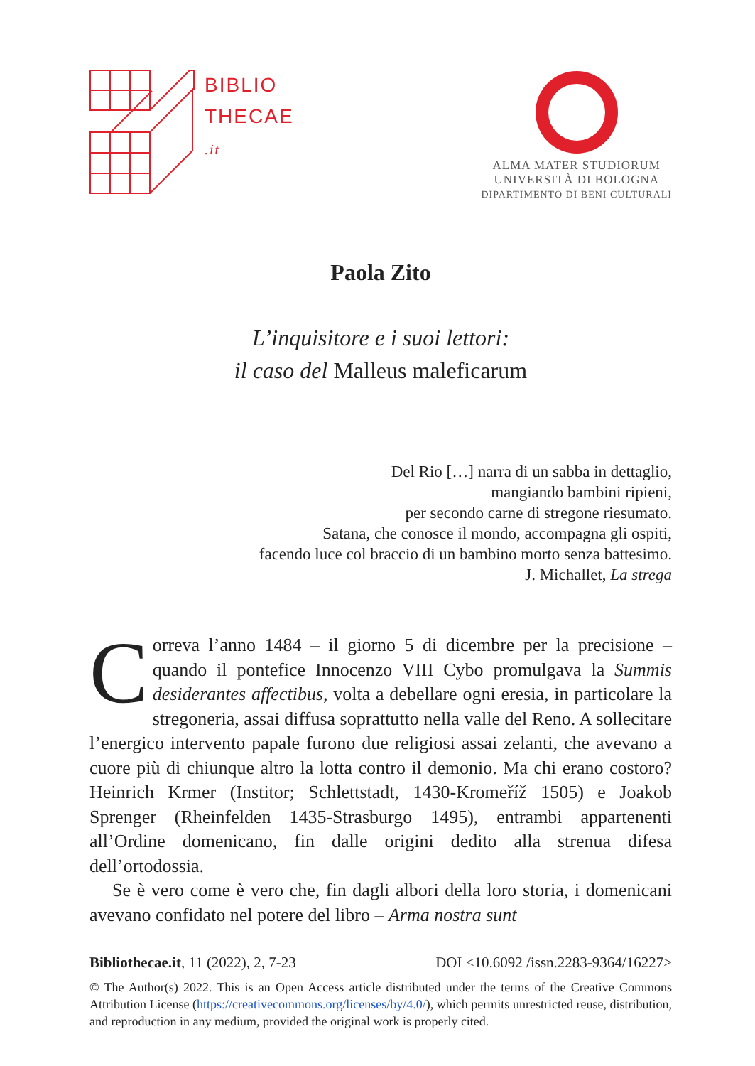BIBLIO
THECAE
.it
ALMA MATER STUDIORUM
UNIVERSITÀ DI BOLOGNA
DIPARTIMENTO DI BENI CULTURALI
Paola Zito
L’inquisitore e i suoi lettori:
il caso del Malleus maleficarum
Del Rio […] narra di un sabba in dettaglio,
mangiando bambini ripieni,
per secondo carne di stregone riesumato.
Satana, che conosce il mondo, accompagna gli ospiti,
facendo luce col braccio di un bambino morto senza battesimo.
J. Michallet, La strega
Correva l’anno 1484 – il giorno 5 di dicembre per la precisione – quando il pontefice Innocenzo VIII Cybo promulgava la Summis desiderantes affectibus, volta a debellare ogni eresia, in particolare la stregoneria, assai diffusa soprattutto nella valle del Reno. A sollecitare l’energico intervento papale furono due religiosi assai zelanti, che avevano a cuore più di chiunque altro la lotta contro il demonio. Ma chi erano costoro? Heinrich Krmer (Institor; Schlettstadt, 1430-Kromeříž 1505) e Joakob Sprenger (Rheinfelden 1435-Strasburgo 1495), entrambi appartenenti all’Ordine domenicano, fin dalle origini dedito alla strenua difesa dell’ortodossia.
Se è vero come è vero che, fin dagli albori della loro storia, i domenicani avevano confidato nel potere del libro – Arma nostra sunt
Bibliothecae.it, 11 (2022), 2, 7-23 DOI <10.6092 /issn.2283-9364/16227>
© The Author(s) 2022. This is an Open Access article distributed under the terms of the Creative Commons Attribution License (https://creativecommons.org/licenses/by/4.0/), which permits unrestricted reuse, distribution, and reproduction in any medium, provided the original work is properly cited.